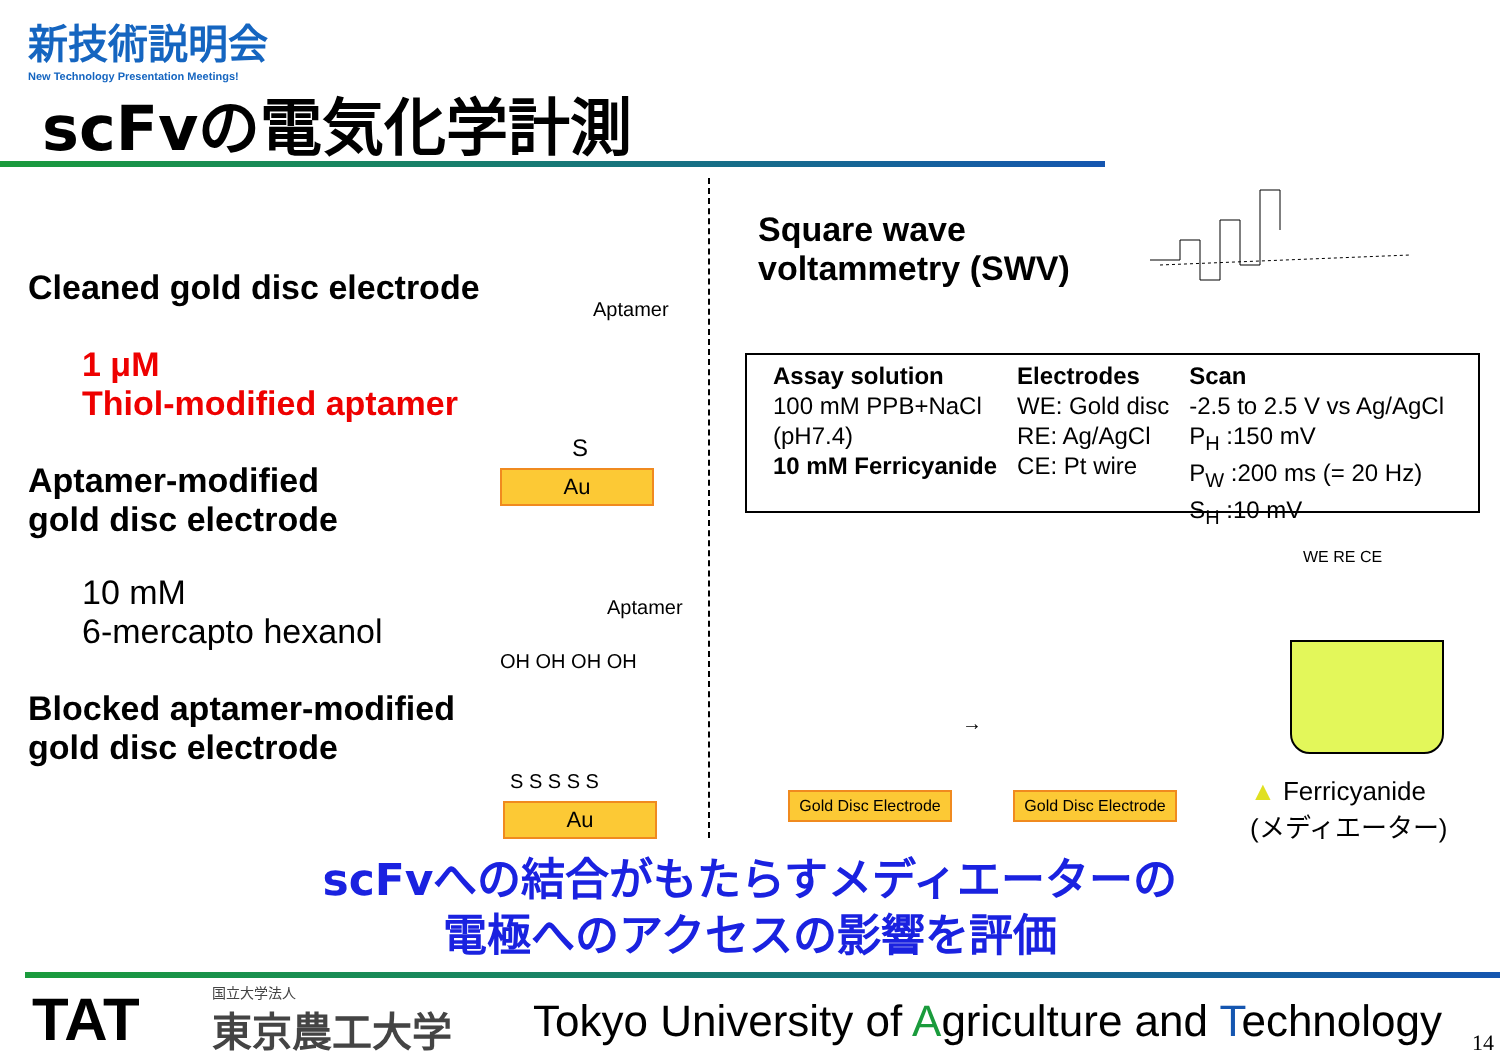新技術説明会
New Technology Presentation Meetings!
scFvの電気化学計測
Cleaned gold disc electrode
1 μM
Thiol-modified aptamer
Aptamer-modified
gold disc electrode
10 mM
6-mercapto hexanol
Blocked aptamer-modified
gold disc electrode
Aptamer
S
Au
Aptamer
OH OH OH OH
S S S S S
Au
Square wave
voltammetry (SWV)
Assay solution
100 mM PPB+NaCl
(pH7.4)
10 mM Ferricyanide
Electrodes
WE: Gold disc
RE: Ag/AgCl
CE: Pt wire
Scan
-2.5 to 2.5 V vs Ag/AgCl
P<sub>H</sub> :150 mV
P<sub>W</sub> :200 ms (= 20 Hz)
S<sub>H</sub> :10 mV
Gold Disc Electrode
→
Gold Disc Electrode
WE RE CE
▲ Ferricyanide
(メディエーター)
scFvへの結合がもたらすメディエーターの
電極へのアクセスの影響を評価
TAT 国立大学法人
東京農工大学
Tokyo University of Agriculture and Technology
14